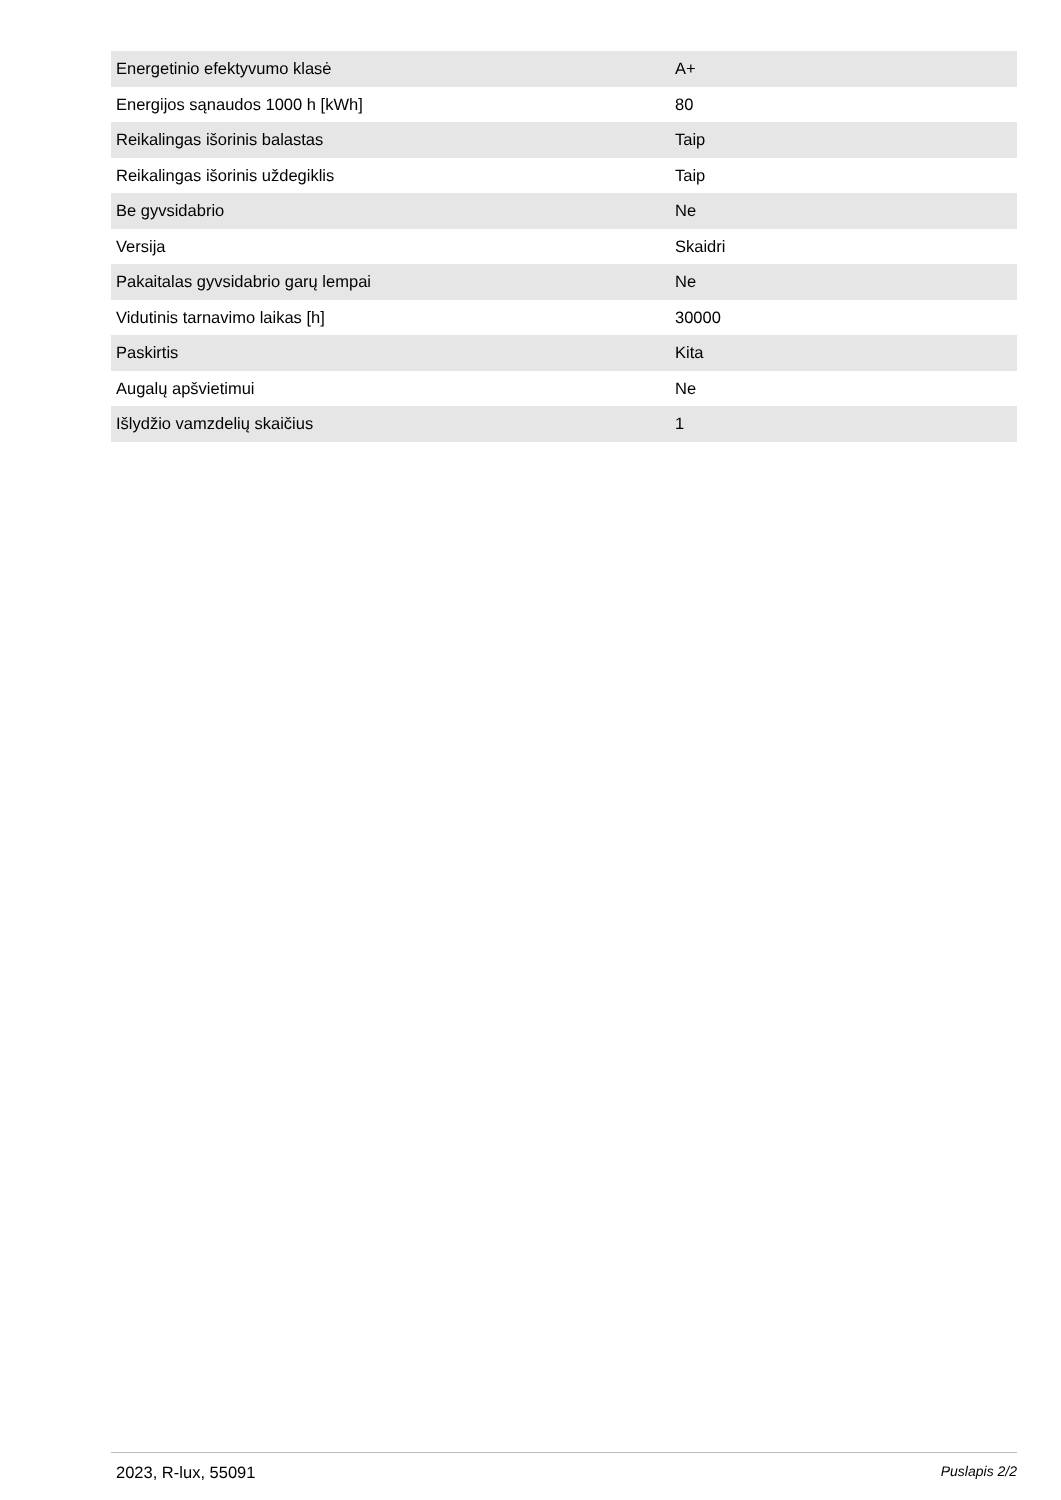| Energetinio efektyvumo klasė | A+ |
| Energijos sąnaudos 1000 h [kWh] | 80 |
| Reikalingas išorinis balastas | Taip |
| Reikalingas išorinis uždegiklis | Taip |
| Be gyvsidabrio | Ne |
| Versija | Skaidri |
| Pakaitalas gyvsidabrio garų lempai | Ne |
| Vidutinis tarnavimo laikas [h] | 30000 |
| Paskirtis | Kita |
| Augalų apšvietimui | Ne |
| Išlydžio vamzdelių skaičius | 1 |
2023, R-lux, 55091 Puslapis 2/2